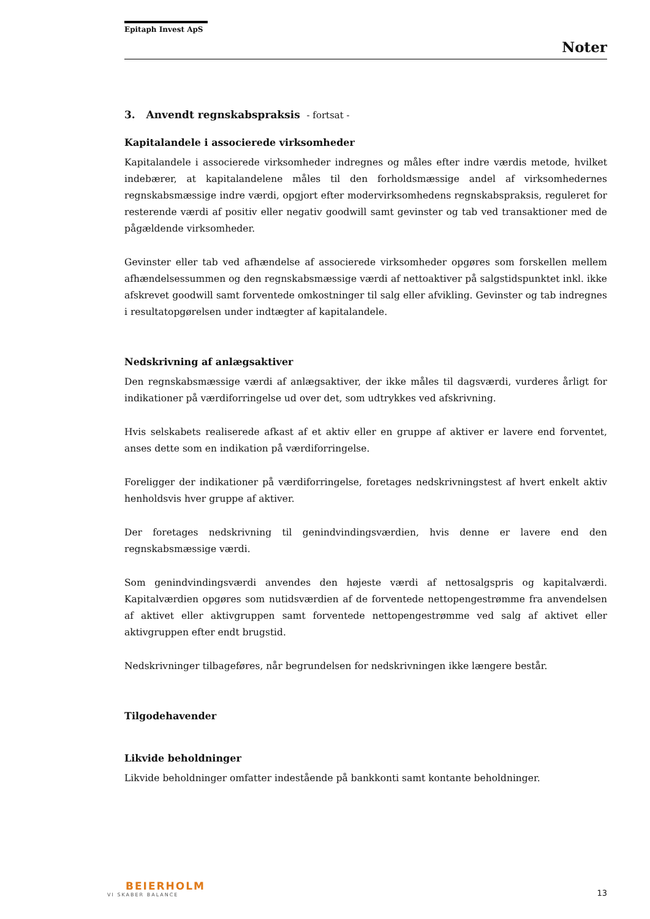Epitaph Invest ApS
Noter
3. Anvendt regnskabspraksis - fortsat -
Kapitalandele i associerede virksomheder
Kapitalandele i associerede virksomheder indregnes og måles efter indre værdis metode, hvilket indebærer, at kapitalandelene måles til den forholdsmæssige andel af virksomhedernes regnskabsmæssige indre værdi, opgjort efter modervirksomhedens regnskabspraksis, reguleret for resterende værdi af positiv eller negativ goodwill samt gevinster og tab ved transaktioner med de pågældende virksomheder.
Gevinster eller tab ved afhændelse af associerede virksomheder opgøres som forskellen mellem afhændelsessummen og den regnskabsmæssige værdi af nettoaktiver på salgstidspunktet inkl. ikke afskrevet goodwill samt forventede omkostninger til salg eller afvikling. Gevinster og tab indregnes i resultatopgørelsen under indtægter af kapitalandele.
Nedskrivning af anlægsaktiver
Den regnskabsmæssige værdi af anlægsaktiver, der ikke måles til dagsværdi, vurderes årligt for indikationer på værdiforringelse ud over det, som udtrykkes ved afskrivning.
Hvis selskabets realiserede afkast af et aktiv eller en gruppe af aktiver er lavere end forventet, anses dette som en indikation på værdiforringelse.
Foreligger der indikationer på værdiforringelse, foretages nedskrivningstest af hvert enkelt aktiv henholdsvis hver gruppe af aktiver.
Der foretages nedskrivning til genindvindingsværdien, hvis denne er lavere end den regnskabsmæssige værdi.
Som genindvindingsværdi anvendes den højeste værdi af nettosalgspris og kapitalværdi. Kapitalværdien opgøres som nutidsværdien af de forventede nettopengestrømme fra anvendelsen af aktivet eller aktivgruppen samt forventede nettopengestrømme ved salg af aktivet eller aktivgruppen efter endt brugstid.
Nedskrivninger tilbageføres, når begrundelsen for nedskrivningen ikke længere består.
Tilgodehavender
Likvide beholdninger
Likvide beholdninger omfatter indestående på bankkonti samt kontante beholdninger.
BEIERHOLM
VI SKABER BALANCE
13